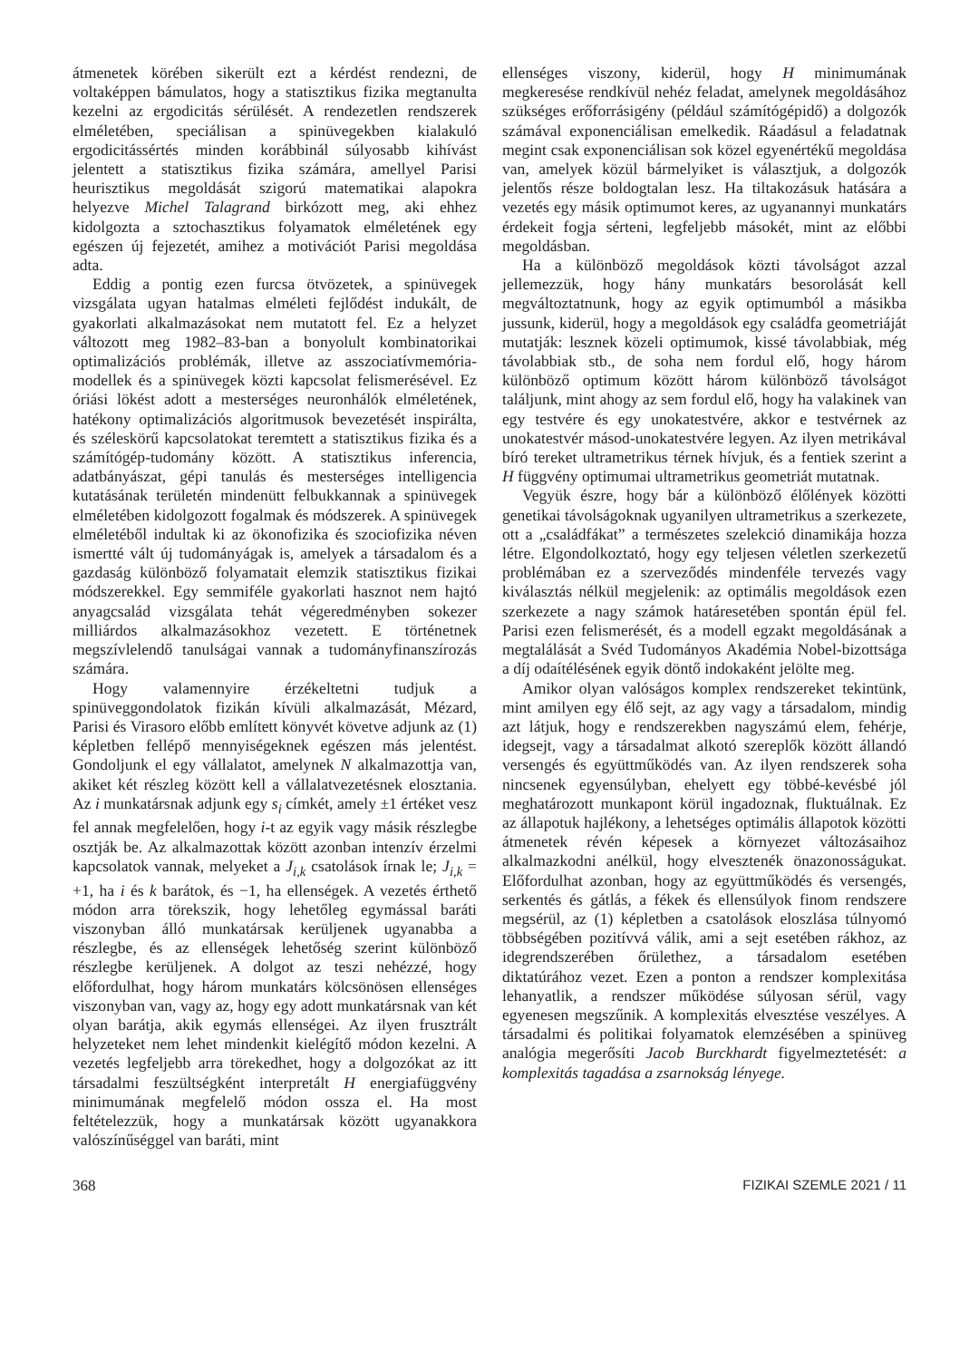átmenetek körében sikerült ezt a kérdést rendezni, de voltaképpen bámulatos, hogy a statisztikus fizika megtanulta kezelni az ergodicitás sérülését. A rendezetlen rendszerek elméletében, speciálisan a spinüvegekben kialakuló ergodicitássértés minden korábbinál súlyosabb kihívást jelentett a statisztikus fizika számára, amellyel Parisi heurisztikus megoldását szigorú matematikai alapokra helyezve Michel Talagrand birkózott meg, aki ehhez kidolgozta a sztochasztikus folyamatok elméletének egy egészen új fejezetét, amihez a motivációt Parisi megoldása adta.
Eddig a pontig ezen furcsa ötvözetek, a spinüvegek vizsgálata ugyan hatalmas elméleti fejlődést indukált, de gyakorlati alkalmazásokat nem mutatott fel. Ez a helyzet változott meg 1982–83-ban a bonyolult kombinatorikai optimalizációs problémák, illetve az asszociatívmemória-modellek és a spinüvegek közti kapcsolat felismerésével. Ez óriási lökést adott a mesterséges neuronhálók elméletének, hatékony optimalizációs algoritmusok bevezetését inspirálta, és széleskörű kapcsolatokat teremtett a statisztikus fizika és a számítógép-tudomány között. A statisztikus inferencia, adatbányászat, gépi tanulás és mesterséges intelligencia kutatásának területén mindenütt felbukkannak a spinüvegek elméletében kidolgozott fogalmak és módszerek. A spinüvegek elméletéből indultak ki az ökonofizika és szociofizika néven ismertté vált új tudományágak is, amelyek a társadalom és a gazdaság különböző folyamatait elemzik statisztikus fizikai módszerekkel. Egy semmiféle gyakorlati hasznot nem hajtó anyagcsalád vizsgálata tehát végeredményben sokezer milliárdos alkalmazásokhoz vezetett. E történetnek megszívlelendő tanulságai vannak a tudományfinanszírozás számára.
Hogy valamennyire érzékeltetni tudjuk a spinüveggondolatok fizikán kívüli alkalmazását, Mézard, Parisi és Virasoro előbb említett könyvét követve adjunk az (1) képletben fellépő mennyiségeknek egészen más jelentést. Gondoljunk el egy vállalatot, amelynek N alkalmazottja van, akiket két részleg között kell a vállalatvezetésnek elosztania. Az i munkatársnak adjunk egy s<sub>i</sub> címkét, amely ±1 értéket vesz fel annak megfelelően, hogy i-t az egyik vagy másik részlegbe osztják be. Az alkalmazottak között azonban intenzív érzelmi kapcsolatok vannak, melyeket a J<sub>i,k</sub> csatolások írnak le; J<sub>i,k</sub> = +1, ha i és k barátok, és −1, ha ellenségek. A vezetés érthető módon arra törekszik, hogy lehetőleg egymással baráti viszonyban álló munkatársak kerüljenek ugyanabba a részlegbe, és az ellenségek lehetőség szerint különböző részlegbe kerüljenek. A dolgot az teszi nehézzé, hogy előfordulhat, hogy három munkatárs kölcsönösen ellenséges viszonyban van, vagy az, hogy egy adott munkatársnak van két olyan barátja, akik egymás ellenségei. Az ilyen frusztrált helyzeteket nem lehet mindenkit kielégítő módon kezelni. A vezetés legfeljebb arra törekedhet, hogy a dolgozókat az itt társadalmi feszültségként interpretált H energiafüggvény minimumának megfelelő módon ossza el. Ha most feltételezzük, hogy a munkatársak között ugyanakkora valószínűséggel van baráti, mint
ellenséges viszony, kiderül, hogy H minimumának megkeresése rendkívül nehéz feladat, amelynek megoldásához szükséges erőforrásigény (például számítógépidő) a dolgozók számával exponenciálisan emelkedik. Ráadásul a feladatnak megint csak exponenciálisan sok közel egyenértékű megoldása van, amelyek közül bármelyiket is választjuk, a dolgozók jelentős része boldogtalan lesz. Ha tiltakozásuk hatására a vezetés egy másik optimumot keres, az ugyanannyi munkatárs érdekeit fogja sérteni, legfeljebb másokét, mint az előbbi megoldásban.
Ha a különböző megoldások közti távolságot azzal jellemezzük, hogy hány munkatárs besorolását kell megváltoztatnunk, hogy az egyik optimumból a másikba jussunk, kiderül, hogy a megoldások egy családfa geometriáját mutatják: lesznek közeli optimumok, kissé távolabbiak, még távolabbiak stb., de soha nem fordul elő, hogy három különböző optimum között három különböző távolságot találjunk, mint ahogy az sem fordul elő, hogy ha valakinek van egy testvére és egy unokatestvére, akkor e testvérnek az unokatestvér másod-unokatestvére legyen. Az ilyen metrikával bíró tereket ultrametrikus térnek hívjuk, és a fentiek szerint a H függvény optimumai ultrametrikus geometriát mutatnak.
Vegyük észre, hogy bár a különböző élőlények közötti genetikai távolságoknak ugyanilyen ultrametrikus a szerkezete, ott a „családfákat” a természetes szelekció dinamikája hozza létre. Elgondolkoztató, hogy egy teljesen véletlen szerkezetű problémában ez a szerveződés mindenféle tervezés vagy kiválasztás nélkül megjelenik: az optimális megoldások ezen szerkezete a nagy számok határesetében spontán épül fel. Parisi ezen felismerését, és a modell egzakt megoldásának a megtalálását a Svéd Tudományos Akadémia Nobel-bizottsága a díj odaítélésének egyik döntő indokaként jelölte meg.
Amikor olyan valóságos komplex rendszereket tekintünk, mint amilyen egy élő sejt, az agy vagy a társadalom, mindig azt látjuk, hogy e rendszerekben nagyszámú elem, fehérje, idegsejt, vagy a társadalmat alkotó szereplők között állandó versengés és együttműködés van. Az ilyen rendszerek soha nincsenek egyensúlyban, ehelyett egy többé-kevésbé jól meghatározott munkapont körül ingadoznak, fluktuálnak. Ez az állapotuk hajlékony, a lehetséges optimális állapotok közötti átmenetek révén képesek a környezet változásaihoz alkalmazkodni anélkül, hogy elvesztenék önazonosságukat. Előfordulhat azonban, hogy az együttműködés és versengés, serkentés és gátlás, a fékek és ellensúlyok finom rendszere megsérül, az (1) képletben a csatolások eloszlása túlnyomó többségében pozitívvá válik, ami a sejt esetében rákhoz, az idegrendszerében őrülethez, a társadalom esetében diktatúrához vezet. Ezen a ponton a rendszer komplexitása lehanyatlik, a rendszer működése súlyosan sérül, vagy egyenesen megszűnik. A komplexitás elvesztése veszélyes. A társadalmi és politikai folyamatok elemzésében a spinüveg analógia megerősíti Jacob Burckhardt figyelmeztetését: a komplexitás tagadása a zsarnokság lényege.
368 FIZIKAI SZEMLE 2021 / 11